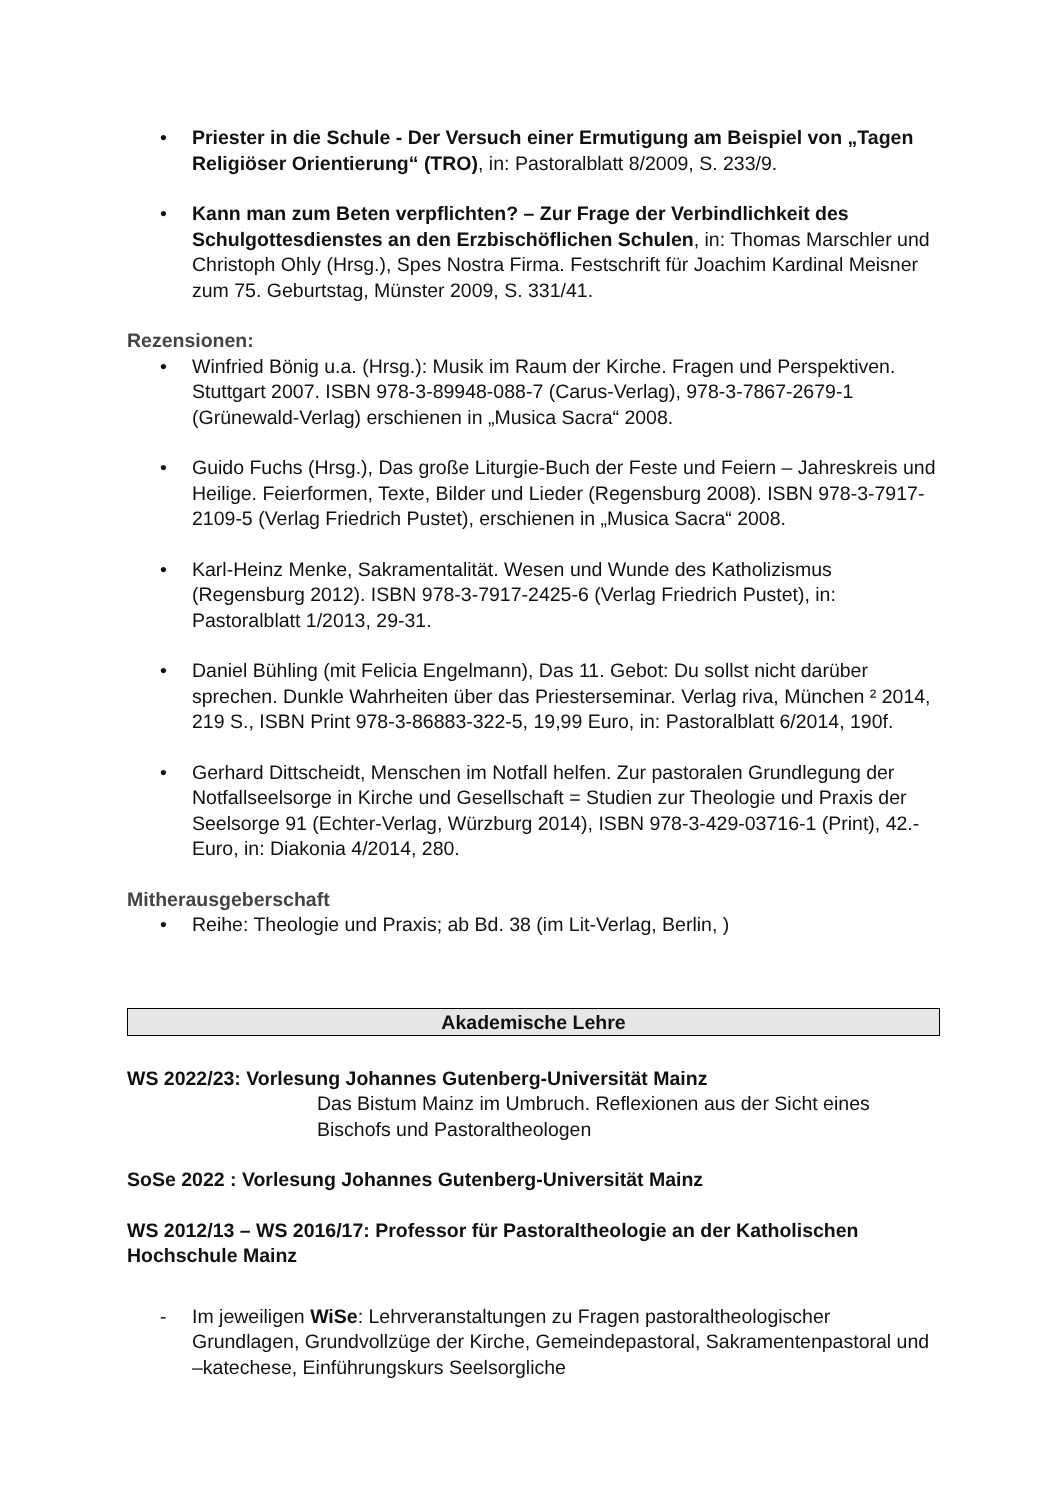• Priester in die Schule - Der Versuch einer Ermutigung am Beispiel von „Tagen Religiöser Orientierung“ (TRO), in: Pastoralblatt 8/2009, S. 233/9.
• Kann man zum Beten verpflichten? – Zur Frage der Verbindlichkeit des Schulgottesdienstes an den Erzbischöflichen Schulen, in: Thomas Marschler und Christoph Ohly (Hrsg.), Spes Nostra Firma. Festschrift für Joachim Kardinal Meisner zum 75. Geburtstag, Münster 2009, S. 331/41.
Rezensionen:
• Winfried Bönig u.a. (Hrsg.): Musik im Raum der Kirche. Fragen und Perspektiven. Stuttgart 2007. ISBN 978-3-89948-088-7 (Carus-Verlag), 978-3-7867-2679-1 (Grünewald-Verlag) erschienen in „Musica Sacra“ 2008.
• Guido Fuchs (Hrsg.), Das große Liturgie-Buch der Feste und Feiern – Jahreskreis und Heilige. Feierformen, Texte, Bilder und Lieder (Regensburg 2008). ISBN 978-3-7917-2109-5 (Verlag Friedrich Pustet), erschienen in „Musica Sacra“ 2008.
• Karl-Heinz Menke, Sakramentalität. Wesen und Wunde des Katholizismus (Regensburg 2012). ISBN 978-3-7917-2425-6 (Verlag Friedrich Pustet), in: Pastoralblatt 1/2013, 29-31.
• Daniel Bühling (mit Felicia Engelmann), Das 11. Gebot: Du sollst nicht darüber sprechen. Dunkle Wahrheiten über das Priesterseminar. Verlag riva, München ² 2014, 219 S., ISBN Print 978-3-86883-322-5, 19,99 Euro, in: Pastoralblatt 6/2014, 190f.
• Gerhard Dittscheidt, Menschen im Notfall helfen. Zur pastoralen Grundlegung der Notfallseelsorge in Kirche und Gesellschaft = Studien zur Theologie und Praxis der Seelsorge 91 (Echter-Verlag, Würzburg 2014), ISBN 978-3-429-03716-1 (Print), 42.- Euro, in: Diakonia 4/2014, 280.
Mitherausgeberschaft
• Reihe: Theologie und Praxis; ab Bd. 38 (im Lit-Verlag, Berlin, )
Akademische Lehre
WS 2022/23: Vorlesung Johannes Gutenberg-Universität Mainz
Das Bistum Mainz im Umbruch. Reflexionen aus der Sicht eines Bischofs und Pastoraltheologen
SoSe 2022 : Vorlesung Johannes Gutenberg-Universität Mainz
WS 2012/13 – WS 2016/17: Professor für Pastoraltheologie an der Katholischen Hochschule Mainz
- Im jeweiligen WiSe: Lehrveranstaltungen zu Fragen pastoraltheologischer Grundlagen, Grundvollzüge der Kirche, Gemeindepastoral, Sakramentenpastoral und –katechese, Einführungskurs Seelsorgliche